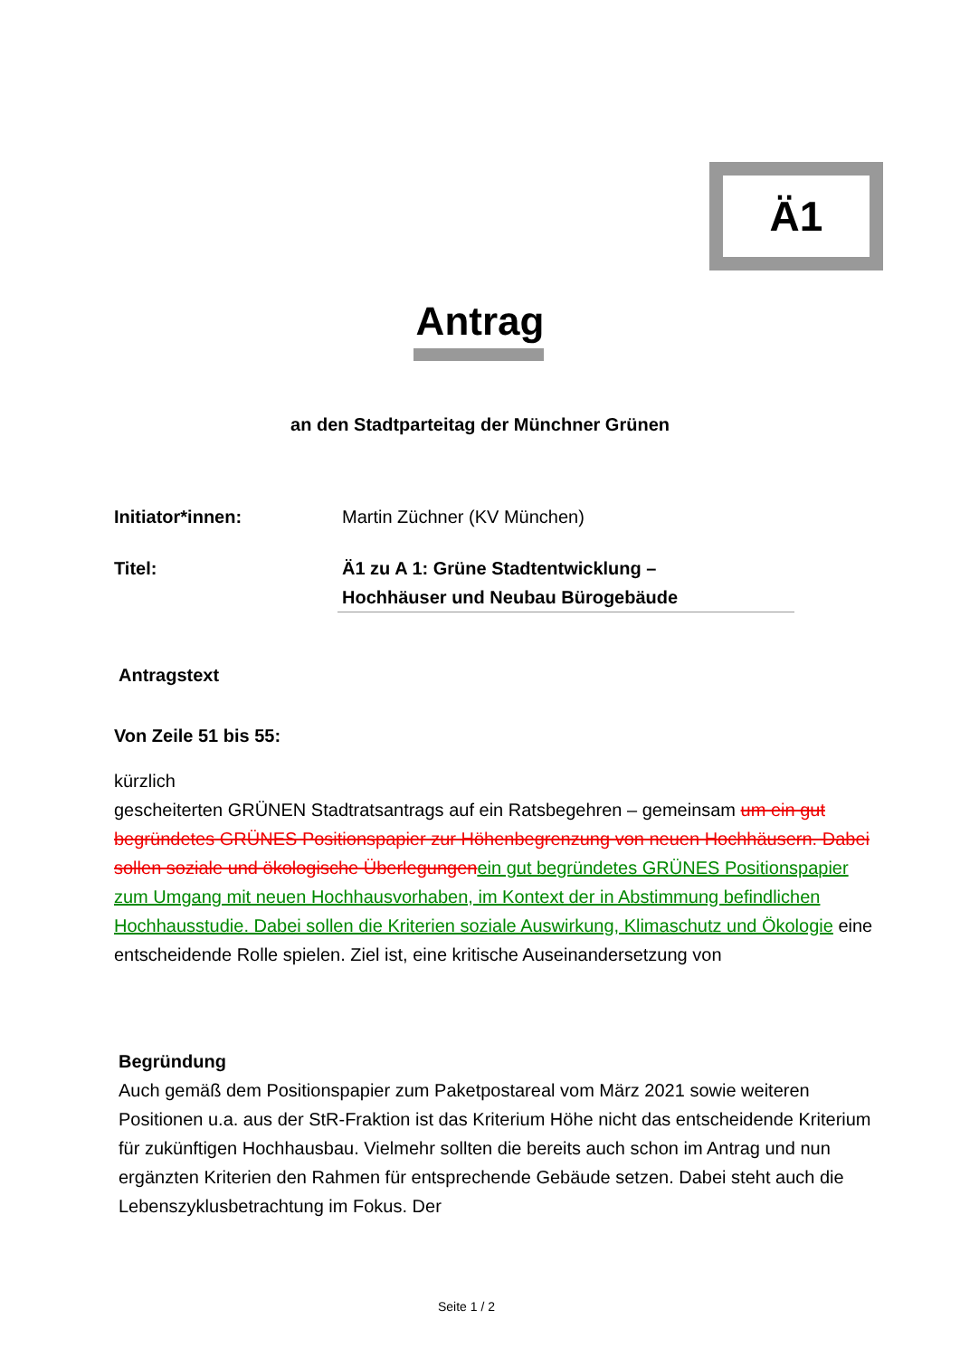Ä1
Antrag
an den Stadtparteitag der Münchner Grünen
Initiator*innen: Martin Züchner (KV München)
Titel: Ä1 zu A 1: Grüne Stadtentwicklung –
Hochhäuser und Neubau Bürogebäude
Antragstext
Von Zeile 51 bis 55:
kürzlich
gescheiterten GRÜNEN Stadtratsantrags auf ein Ratsbegehren – gemeinsam um ein gut begründetes GRÜNES Positionspapier zur Höhenbegrenzung von neuen Hochhäusern. Dabei sollen soziale und ökologische Überlegungenein gut begründetes GRÜNES Positionspapier zum Umgang mit neuen Hochhausvorhaben, im Kontext der in Abstimmung befindlichen Hochhausstudie. Dabei sollen die Kriterien soziale Auswirkung, Klimaschutz und Ökologie eine entscheidende Rolle spielen. Ziel ist, eine kritische Auseinandersetzung von
Begründung
Auch gemäß dem Positionspapier zum Paketpostareal vom März 2021 sowie weiteren Positionen u.a. aus der StR-Fraktion ist das Kriterium Höhe nicht das entscheidende Kriterium für zukünftigen Hochhausbau. Vielmehr sollten die bereits auch schon im Antrag und nun ergänzten Kriterien den Rahmen für entsprechende Gebäude setzen. Dabei steht auch die Lebenszyklusbetrachtung im Fokus. Der
Seite 1 / 2